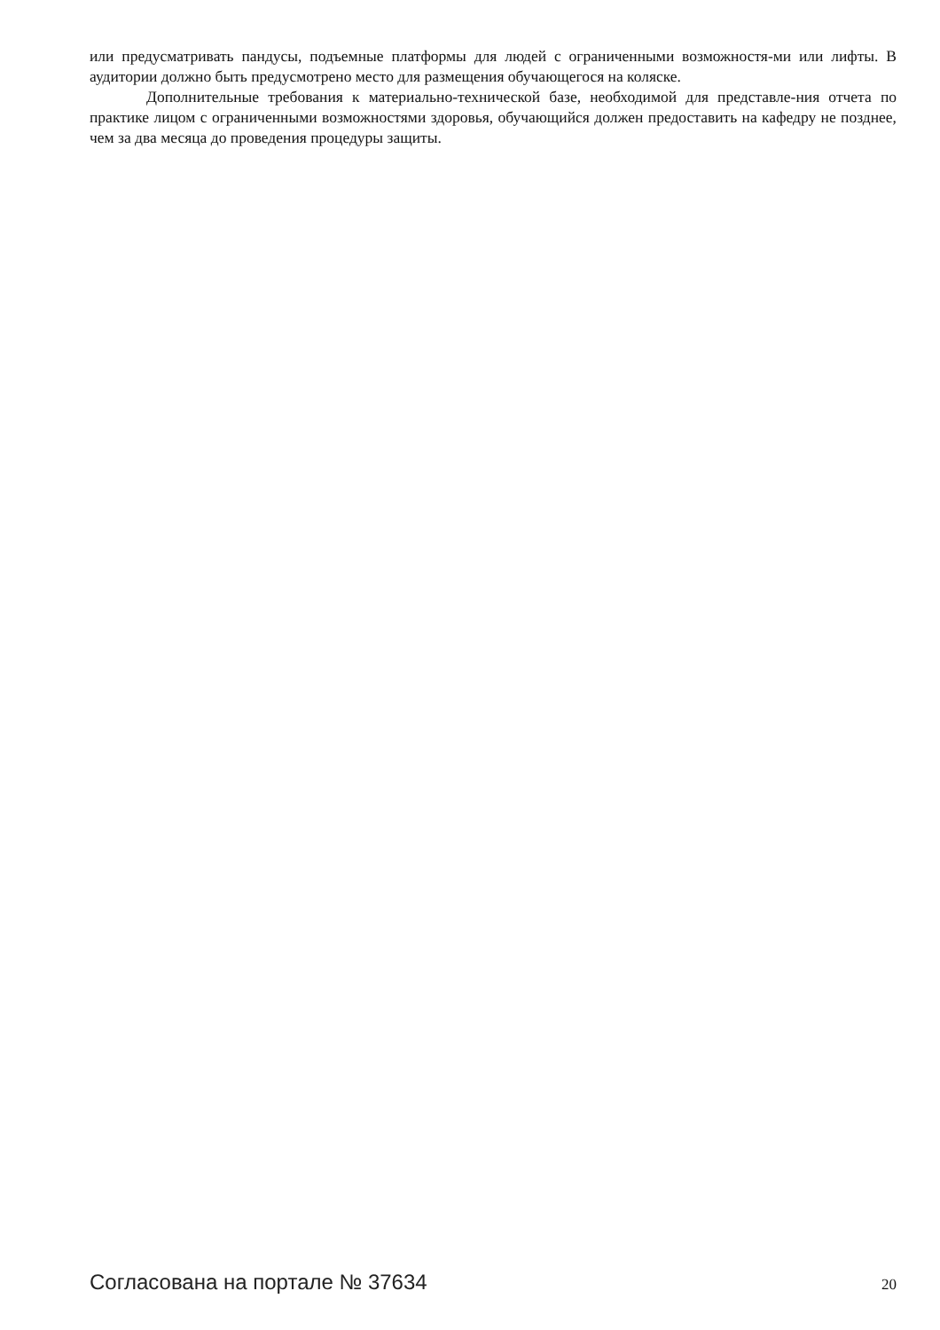или предусматривать пандусы, подъемные платформы для людей с ограниченными возможностя-ми или лифты. В аудитории должно быть предусмотрено место для размещения обучающегося на коляске.
Дополнительные требования к материально-технической базе, необходимой для представле-ния отчета по практике лицом с ограниченными возможностями здоровья, обучающийся должен предоставить на кафедру не позднее, чем за два месяца до проведения процедуры защиты.
Согласована на портале № 37634 20